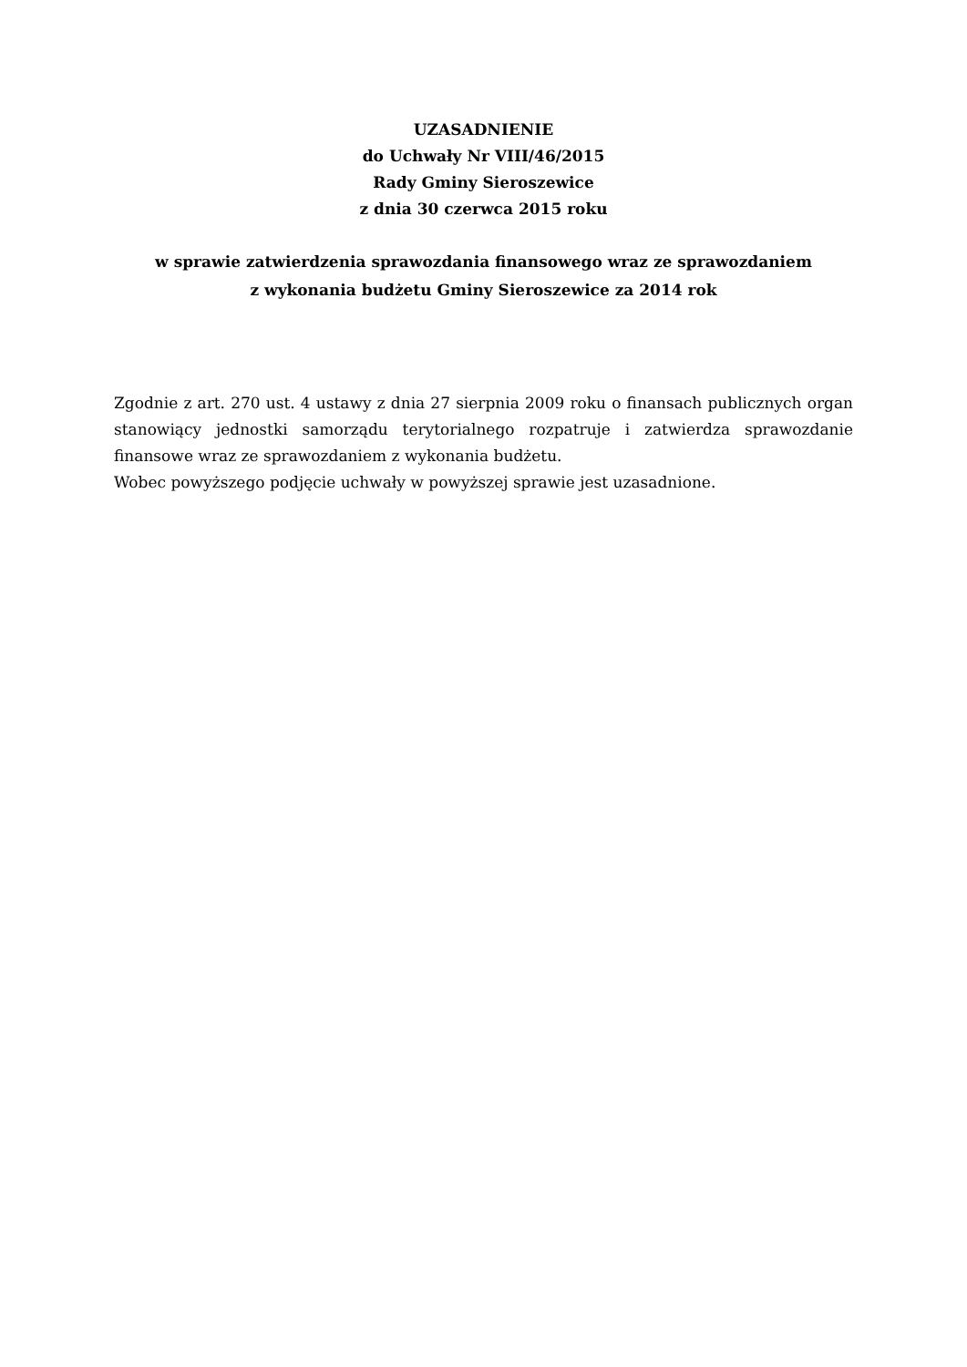UZASADNIENIE
do Uchwały Nr VIII/46/2015
Rady Gminy Sieroszewice
z dnia 30 czerwca 2015 roku
w sprawie zatwierdzenia sprawozdania finansowego wraz ze sprawozdaniem
z wykonania budżetu Gminy Sieroszewice za 2014 rok
Zgodnie z art. 270 ust. 4 ustawy z dnia 27 sierpnia 2009 roku o finansach publicznych organ stanowiący jednostki samorządu terytorialnego rozpatruje i zatwierdza sprawozdanie finansowe wraz ze sprawozdaniem z wykonania budżetu.
Wobec powyższego podjęcie uchwały w powyższej sprawie jest uzasadnione.